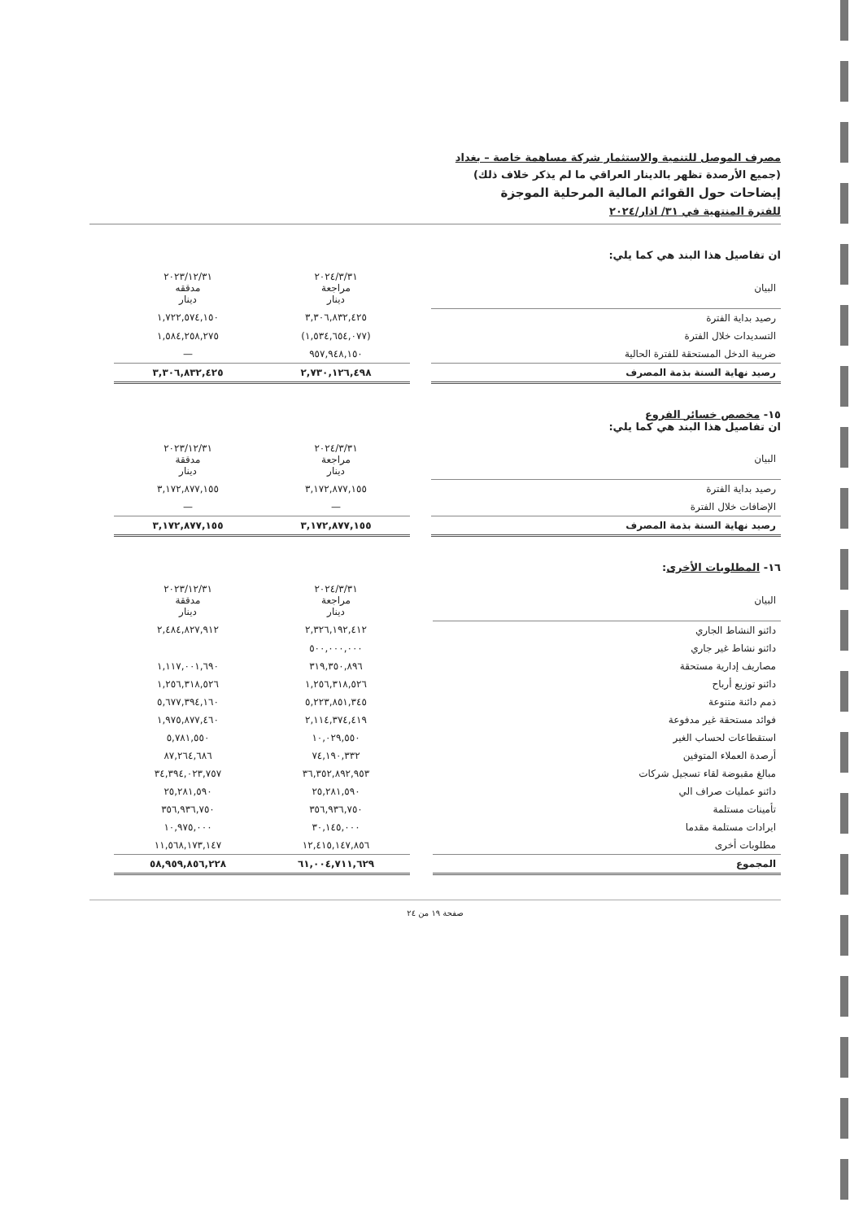مصرف الموصل للتنمية والاستثمار شركة مساهمة خاصة – بغداد
(جميع الأرصدة تظهر بالدينار العراقي ما لم يذكر خلاف ذلك)
إيضاحات حول القوائم المالية المرحلية الموجزة
للفترة المنتهية في ٣١/ اذار/٢٠٢٤
ان تفاصيل هذا البند هي كما يلي:
| البيان | | ٢٠٢٤/٣/٣١ مراجعة دينار | ٢٠٢٣/١٢/٣١ مدققه دينار |
| --- | --- | --- | --- |
| رصيد بداية الفترة | | ٣,٣٠٦,٨٣٢,٤٢٥ | ١,٧٢٢,٥٧٤,١٥٠ |
| التسديدات خلال الفترة | | (١,٥٣٤,٦٥٤,٠٧٧) | ١,٥٨٤,٢٥٨,٢٧٥ |
| ضريبة الدخل المستحقة للفترة الحالية | | ٩٥٧,٩٤٨,١٥٠ | — |
| رصيد نهاية السنة بذمة المصرف | | ٢,٧٣٠,١٢٦,٤٩٨ | ٣,٣٠٦,٨٣٢,٤٢٥ |
١٥- مخصص خسائر الفروع
ان تفاصيل هذا البند هي كما يلي:
| البيان | | ٢٠٢٤/٣/٣١ مراجعة دينار | ٢٠٢٣/١٢/٣١ مدققة دينار |
| --- | --- | --- | --- |
| رصيد بداية الفترة | | ٣,١٧٢,٨٧٧,١٥٥ | ٣,١٧٢,٨٧٧,١٥٥ |
| الإضافات خلال الفترة | | — | — |
| رصيد نهاية السنة بذمة المصرف | | ٣,١٧٢,٨٧٧,١٥٥ | ٣,١٧٢,٨٧٧,١٥٥ |
١٦- المطلوبات الأخرى:
| البيان | | ٢٠٢٤/٣/٣١ مراجعة دينار | ٢٠٢٣/١٢/٣١ مدققة دينار |
| --- | --- | --- | --- |
| دائنو النشاط الجاري | | ٢,٣٢٦,١٩٢,٤١٢ | ٢,٤٨٤,٨٢٧,٩١٢ |
| دائنو نشاط غير جاري | | ٥٠٠,٠٠٠,٠٠٠ | |
| مصاريف إدارية مستحقة | | ٣١٩,٣٥٠,٨٩٦ | ١,١١٧,٠٠١,٦٩٠ |
| دائنو توزيع أرباح | | ١,٢٥٦,٣١٨,٥٢٦ | ١,٢٥٦,٣١٨,٥٢٦ |
| ذمم دائنة متنوعة | | ٥,٢٢٣,٨٥١,٣٤٥ | ٥,٦٧٧,٣٩٤,١٦٠ |
| فوائد مستحقة غير مدفوعة | | ٢,١١٤,٣٧٤,٤١٩ | ١,٩٧٥,٨٧٧,٤٦٠ |
| استقطاعات لحساب الغير | | ١٠,٠٢٩,٥٥٠ | ٥,٧٨١,٥٥٠ |
| أرصدة العملاء المتوفين | | ٧٤,١٩٠,٣٣٢ | ٨٧,٢٦٤,٦٨٦ |
| مبالغ مقبوضة لقاء تسجيل شركات | | ٣٦,٣٥٢,٨٩٢,٩٥٣ | ٣٤,٣٩٤,٠٢٣,٧٥٧ |
| دائنو عمليات صراف الي | | ٢٥,٢٨١,٥٩٠ | ٢٥,٢٨١,٥٩٠ |
| تأمينات مستلمة | | ٣٥٦,٩٣٦,٧٥٠ | ٣٥٦,٩٣٦,٧٥٠ |
| ايرادات مستلمة مقدما | | ٣٠,١٤٥,٠٠٠ | ١٠,٩٧٥,٠٠٠ |
| مطلوبات أخرى | | ١٢,٤١٥,١٤٧,٨٥٦ | ١١,٥٦٨,١٧٣,١٤٧ |
| المجموع | | ٦١,٠٠٤,٧١١,٦٢٩ | ٥٨,٩٥٩,٨٥٦,٢٢٨ |
صفحة ١٩ من ٢٤